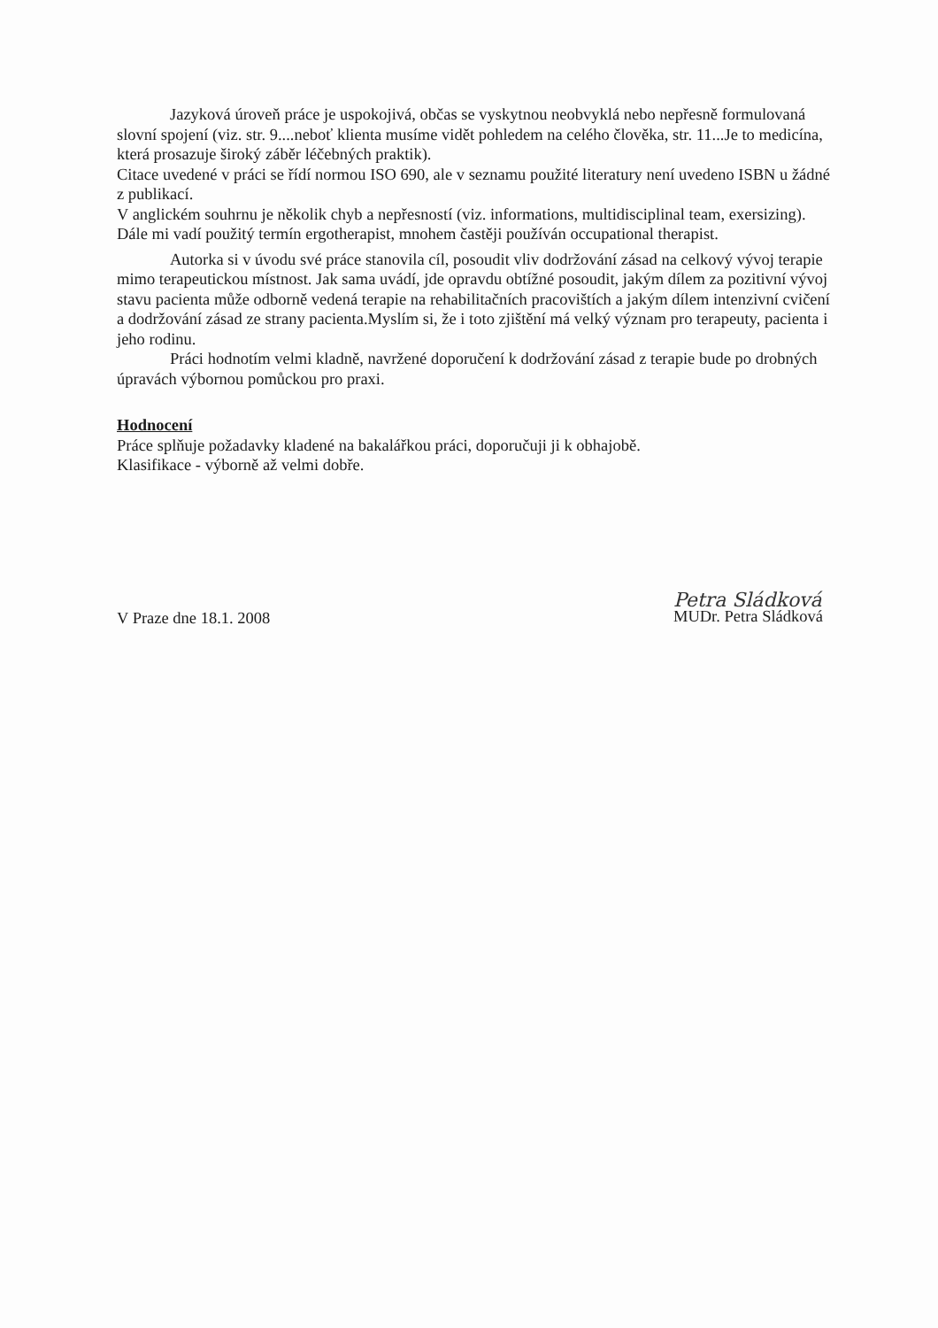Jazyková úroveň práce je uspokojivá, občas se vyskytnou neobvyklá nebo nepřesně formulovaná slovní spojení (viz. str. 9....neboť klienta musíme vidět pohledem na celého člověka, str. 11...Je to medicína, která prosazuje široký záběr léčebných praktik).
Citace uvedené v práci se řídí normou ISO 690, ale v seznamu použité literatury není uvedeno ISBN u žádné z publikací.
V anglickém souhrnu je několik chyb a nepřesností (viz. informations, multidisciplinal team, exersizing). Dále mi vadí použitý termín ergotherapist, mnohem častěji používán occupational therapist.
Autorka si v úvodu své práce stanovila cíl, posoudit vliv dodržování zásad na celkový vývoj terapie mimo terapeutickou místnost. Jak sama uvádí, jde opravdu obtížné posoudit, jakým dílem za pozitivní vývoj stavu pacienta může odborně vedená terapie na rehabilitačních pracovištích a jakým dílem intenzivní cvičení a dodržování zásad ze strany pacienta.Myslím si, že i toto zjištění má velký význam pro terapeuty, pacienta i jeho rodinu.
Práci hodnotím velmi kladně, navržené doporučení k dodržování zásad z terapie bude po drobných úpravách výbornou pomůckou pro praxi.
Hodnocení
Práce splňuje požadavky kladené na bakalářkou práci, doporučuji ji k obhajobě.
Klasifikace - výborně až velmi dobře.
V Praze dne 18.1. 2008
Petra Sládková
MUDr. Petra Sládková